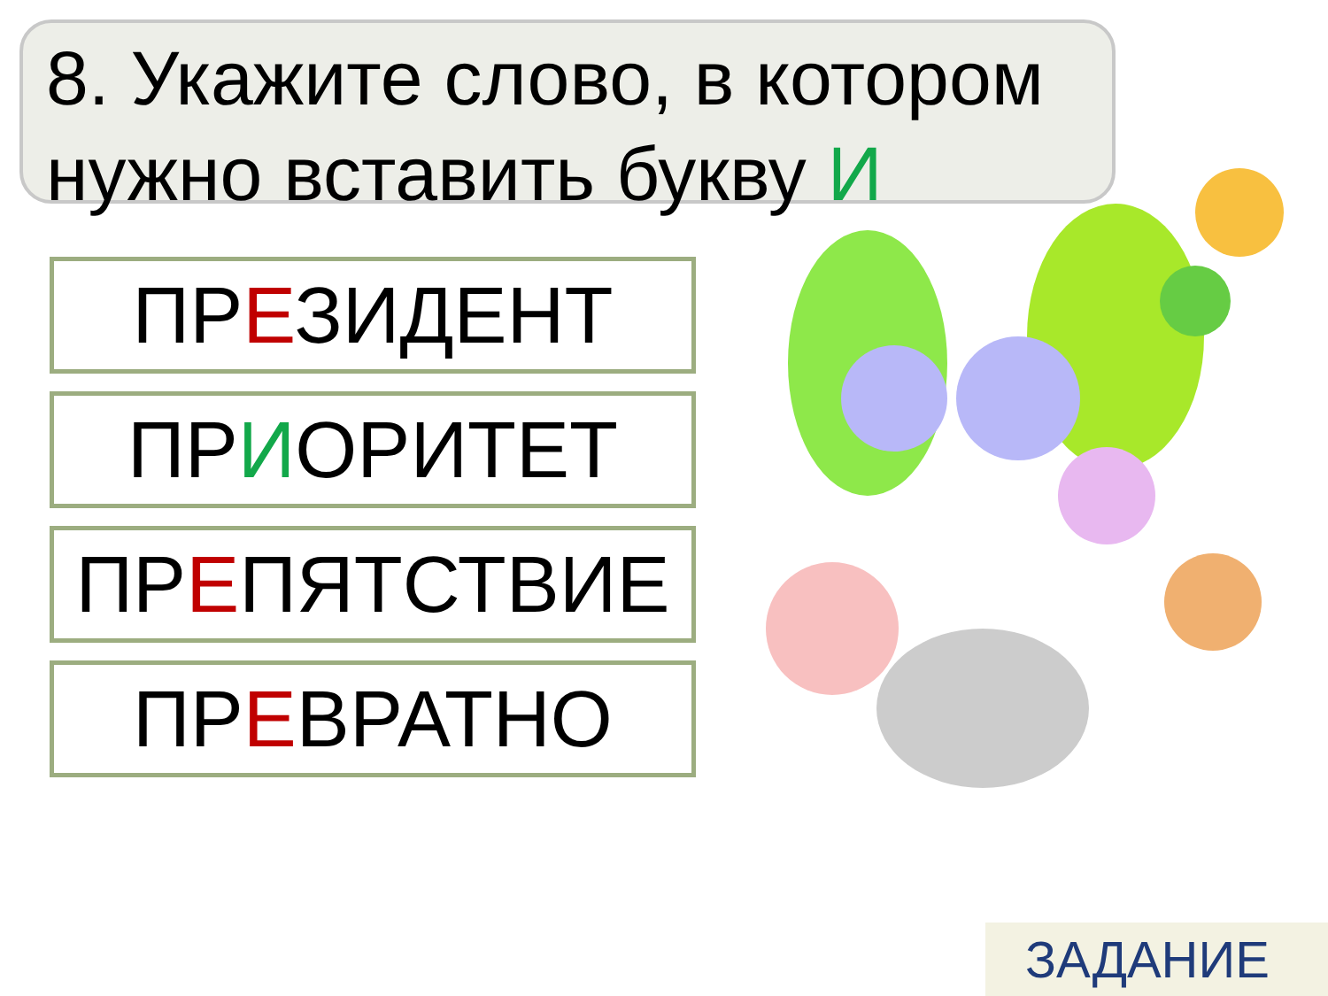8. Укажите слово, в котором нужно вставить букву И
ПРЕЗИДЕНТ
ПРИОРИТЕТ
ПРЕПЯТСТВИЕ
ПРЕВРАТНО
ЗАДАНИЕ